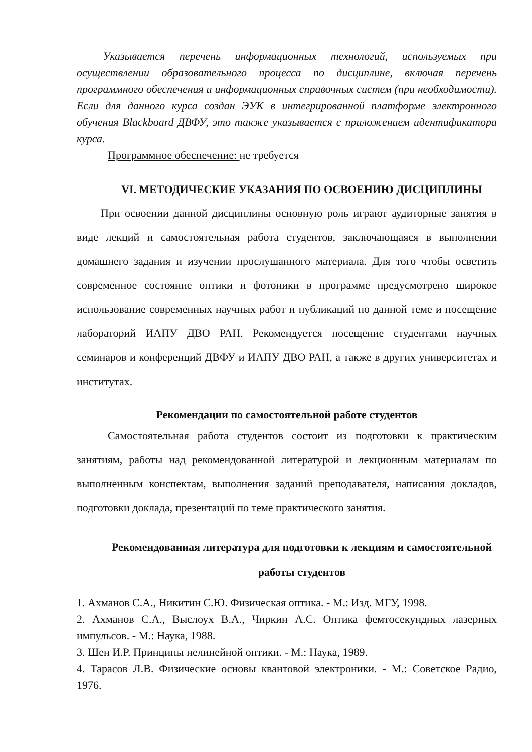Указывается перечень информационных технологий, используемых при осуществлении образовательного процесса по дисциплине, включая перечень программного обеспечения и информационных справочных систем (при необходимости). Если для данного курса создан ЭУК в интегрированной платформе электронного обучения Blackboard ДВФУ, это также указывается с приложением идентификатора курса.
Программное обеспечение: не требуется
VI. МЕТОДИЧЕСКИЕ УКАЗАНИЯ ПО ОСВОЕНИЮ ДИСЦИПЛИНЫ
При освоении данной дисциплины основную роль играют аудиторные занятия в виде лекций и самостоятельная работа студентов, заключающаяся в выполнении домашнего задания и изучении прослушанного материала. Для того чтобы осветить современное состояние оптики и фотоники в программе предусмотрено широкое использование современных научных работ и публикаций по данной теме и посещение лабораторий ИАПУ ДВО РАН. Рекомендуется посещение студентами научных семинаров и конференций ДВФУ и ИАПУ ДВО РАН, а также в других университетах и институтах.
Рекомендации по самостоятельной работе студентов
Самостоятельная работа студентов состоит из подготовки к практическим занятиям, работы над рекомендованной литературой и лекционным материалам по выполненным конспектам, выполнения заданий преподавателя, написания докладов, подготовки доклада, презентаций по теме практического занятия.
Рекомендованная литература для подготовки к лекциям и самостоятельной работы студентов
1. Ахманов С.А., Никитин С.Ю. Физическая оптика. - М.: Изд. МГУ, 1998.
2. Ахманов С.А., Выслоух В.А., Чиркин А.С. Оптика фемтосекундных лазерных импульсов. - М.: Наука, 1988.
3. Шен И.Р. Принципы нелинейной оптики. - М.: Наука, 1989.
4. Тарасов Л.В. Физические основы квантовой электроники. - М.: Советское Радио, 1976.